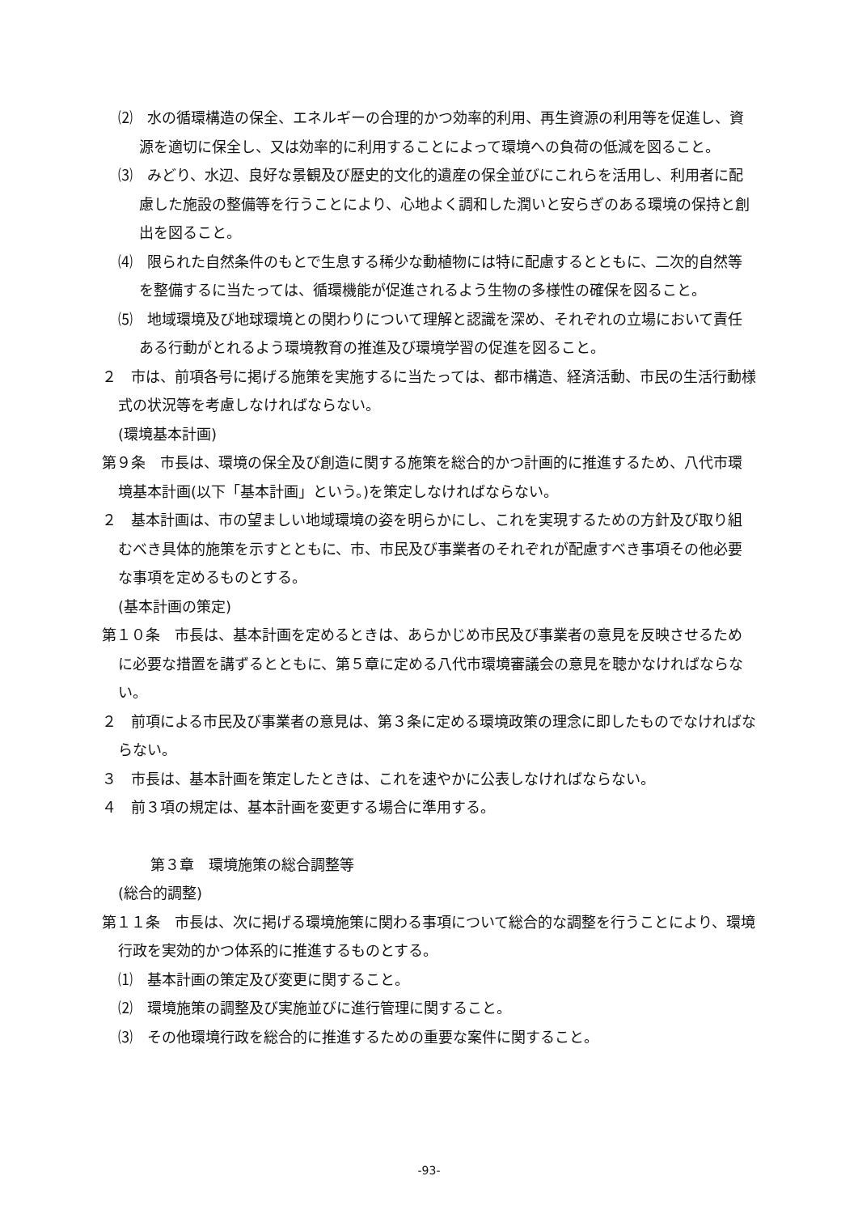⑵　水の循環構造の保全、エネルギーの合理的かつ効率的利用、再生資源の利用等を促進し、資源を適切に保全し、又は効率的に利用することによって環境への負荷の低減を図ること。
⑶　みどり、水辺、良好な景観及び歴史的文化的遺産の保全並びにこれらを活用し、利用者に配慮した施設の整備等を行うことにより、心地よく調和した潤いと安らぎのある環境の保持と創出を図ること。
⑷　限られた自然条件のもとで生息する稀少な動植物には特に配慮するとともに、二次的自然等を整備するに当たっては、循環機能が促進されるよう生物の多様性の確保を図ること。
⑸　地域環境及び地球環境との関わりについて理解と認識を深め、それぞれの立場において責任ある行動がとれるよう環境教育の推進及び環境学習の促進を図ること。
２　市は、前項各号に掲げる施策を実施するに当たっては、都市構造、経済活動、市民の生活行動様式の状況等を考慮しなければならない。
(環境基本計画)
第９条　市長は、環境の保全及び創造に関する施策を総合的かつ計画的に推進するため、八代市環境基本計画(以下「基本計画」という。)を策定しなければならない。
２　基本計画は、市の望ましい地域環境の姿を明らかにし、これを実現するための方針及び取り組むべき具体的施策を示すとともに、市、市民及び事業者のそれぞれが配慮すべき事項その他必要な事項を定めるものとする。
(基本計画の策定)
第１０条　市長は、基本計画を定めるときは、あらかじめ市民及び事業者の意見を反映させるために必要な措置を講ずるとともに、第５章に定める八代市環境審議会の意見を聴かなければならない。
２　前項による市民及び事業者の意見は、第３条に定める環境政策の理念に即したものでなければならない。
３　市長は、基本計画を策定したときは、これを速やかに公表しなければならない。
４　前３項の規定は、基本計画を変更する場合に準用する。
第３章　環境施策の総合調整等
(総合的調整)
第１１条　市長は、次に掲げる環境施策に関わる事項について総合的な調整を行うことにより、環境行政を実効的かつ体系的に推進するものとする。
⑴　基本計画の策定及び変更に関すること。
⑵　環境施策の調整及び実施並びに進行管理に関すること。
⑶　その他環境行政を総合的に推進するための重要な案件に関すること。
-93-